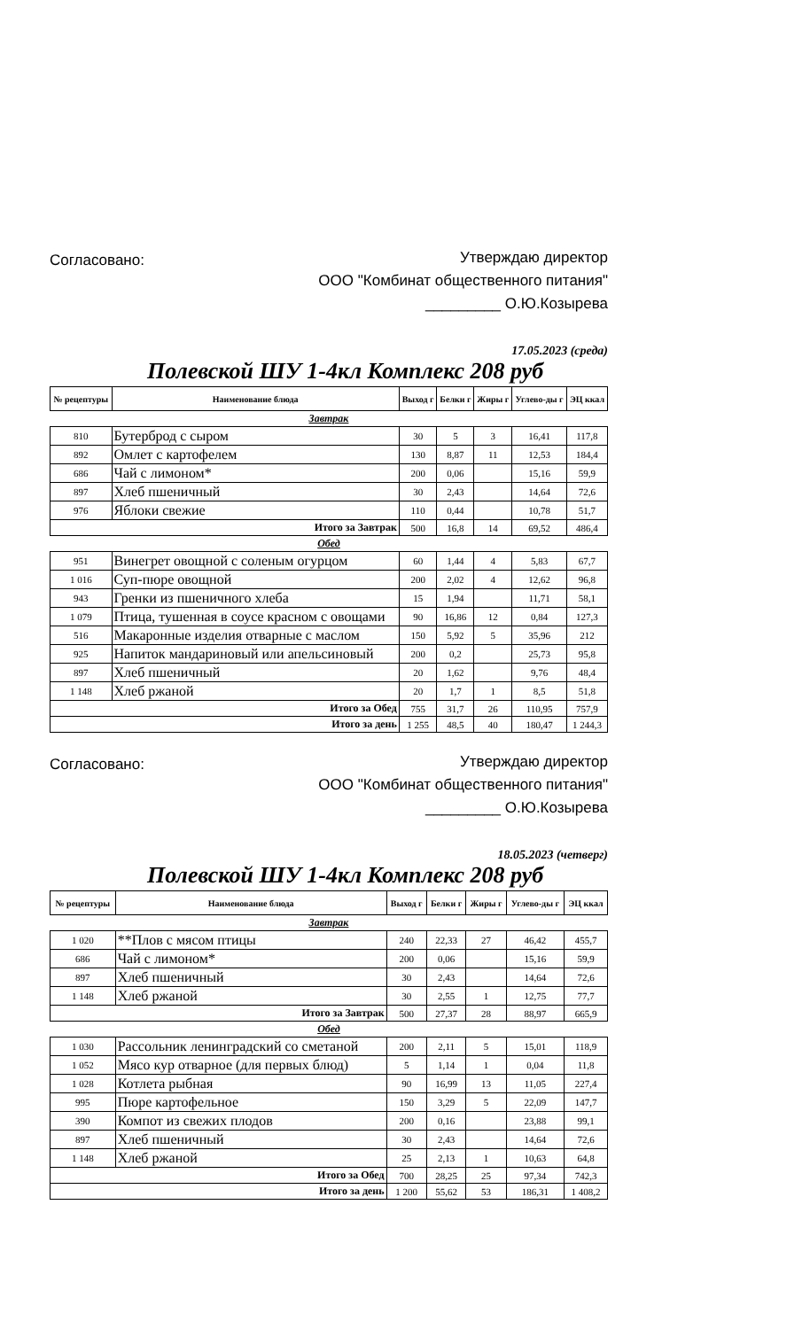Согласовано:
Утверждаю директор
ООО "Комбинат общественного питания"
_________ О.Ю.Козырева
17.05.2023 (среда)
Полевской ШУ 1-4кл Комплекс 208 руб
| № рецептуры | Наименование блюда | Выход г | Белки г | Жиры г | Углево-ды г | ЭЦ ккал |
| --- | --- | --- | --- | --- | --- | --- |
| Завтрак | | | | | | |
| 810 | Бутерброд с сыром | 30 | 5 | 3 | 16,41 | 117,8 |
| 892 | Омлет с картофелем | 130 | 8,87 | 11 | 12,53 | 184,4 |
| 686 | Чай с лимоном* | 200 | 0,06 | | 15,16 | 59,9 |
| 897 | Хлеб пшеничный | 30 | 2,43 | | 14,64 | 72,6 |
| 976 | Яблоки свежие | 110 | 0,44 | | 10,78 | 51,7 |
| Итого за Завтрак | | 500 | 16,8 | 14 | 69,52 | 486,4 |
| Обед | | | | | | |
| 951 | Винегрет овощной с соленым огурцом | 60 | 1,44 | 4 | 5,83 | 67,7 |
| 1 016 | Суп-пюре овощной | 200 | 2,02 | 4 | 12,62 | 96,8 |
| 943 | Гренки из пшеничного хлеба | 15 | 1,94 | | 11,71 | 58,1 |
| 1 079 | Птица, тушенная в соусе красном с овощами | 90 | 16,86 | 12 | 0,84 | 127,3 |
| 516 | Макаронные изделия отварные с маслом | 150 | 5,92 | 5 | 35,96 | 212 |
| 925 | Напиток мандариновый или апельсиновый | 200 | 0,2 | | 25,73 | 95,8 |
| 897 | Хлеб пшеничный | 20 | 1,62 | | 9,76 | 48,4 |
| 1 148 | Хлеб ржаной | 20 | 1,7 | 1 | 8,5 | 51,8 |
| Итого за Обед | | 755 | 31,7 | 26 | 110,95 | 757,9 |
| Итого за день | | 1 255 | 48,5 | 40 | 180,47 | 1 244,3 |
Согласовано:
Утверждаю директор
ООО "Комбинат общественного питания"
_________ О.Ю.Козырева
18.05.2023 (четверг)
Полевской ШУ 1-4кл Комплекс 208 руб
| № рецептуры | Наименование блюда | Выход г | Белки г | Жиры г | Углево-ды г | ЭЦ ккал |
| --- | --- | --- | --- | --- | --- | --- |
| Завтрак | | | | | | |
| 1 020 | **Плов с мясом птицы | 240 | 22,33 | 27 | 46,42 | 455,7 |
| 686 | Чай с лимоном* | 200 | 0,06 | | 15,16 | 59,9 |
| 897 | Хлеб пшеничный | 30 | 2,43 | | 14,64 | 72,6 |
| 1 148 | Хлеб ржаной | 30 | 2,55 | 1 | 12,75 | 77,7 |
| Итого за Завтрак | | 500 | 27,37 | 28 | 88,97 | 665,9 |
| Обед | | | | | | |
| 1 030 | Рассольник ленинградский со сметаной | 200 | 2,11 | 5 | 15,01 | 118,9 |
| 1 052 | Мясо кур отварное (для первых блюд) | 5 | 1,14 | 1 | 0,04 | 11,8 |
| 1 028 | Котлета рыбная | 90 | 16,99 | 13 | 11,05 | 227,4 |
| 995 | Пюре картофельное | 150 | 3,29 | 5 | 22,09 | 147,7 |
| 390 | Компот из свежих плодов | 200 | 0,16 | | 23,88 | 99,1 |
| 897 | Хлеб пшеничный | 30 | 2,43 | | 14,64 | 72,6 |
| 1 148 | Хлеб ржаной | 25 | 2,13 | 1 | 10,63 | 64,8 |
| Итого за Обед | | 700 | 28,25 | 25 | 97,34 | 742,3 |
| Итого за день | | 1 200 | 55,62 | 53 | 186,31 | 1 408,2 |